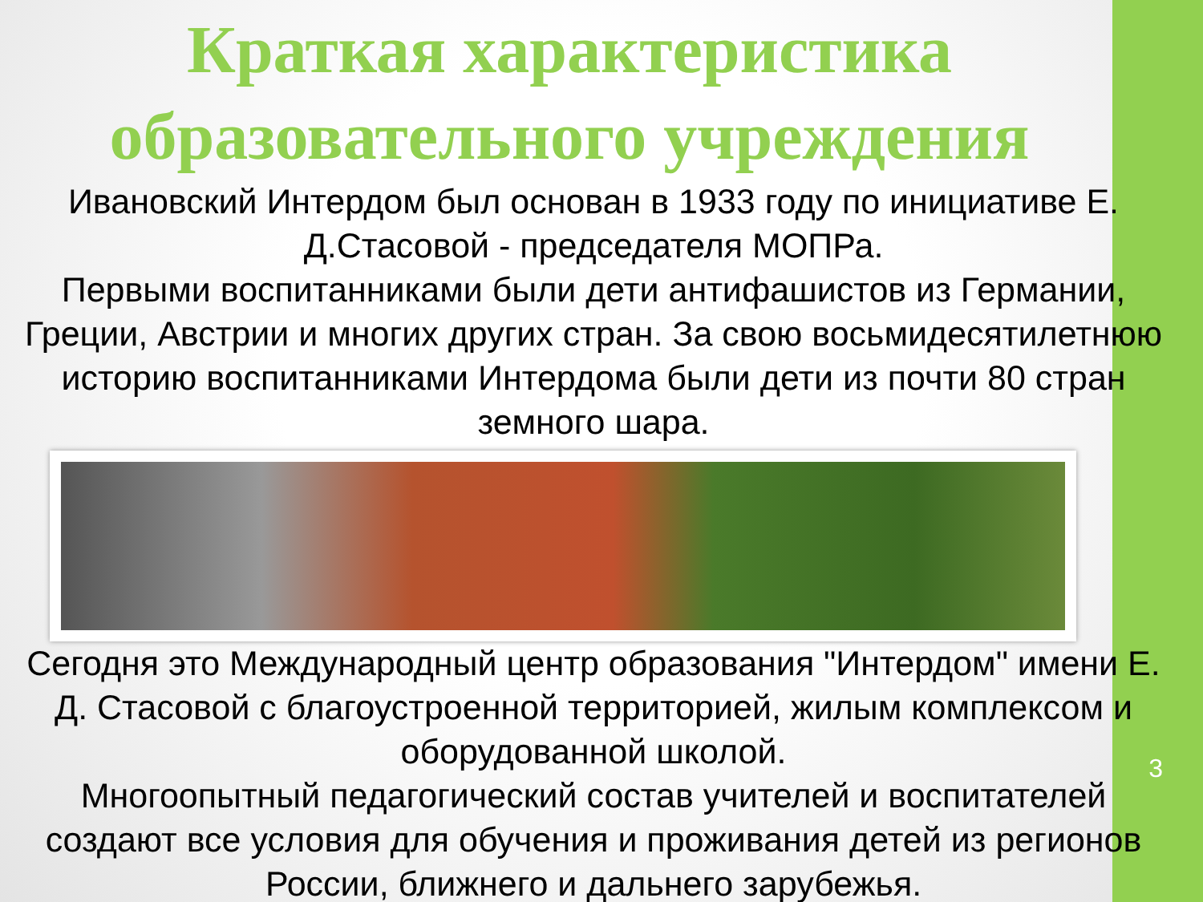Краткая характеристика образовательного учреждения
Ивановский Интердом был основан в 1933 году по инициативе Е. Д.Стасовой - председателя МОПРа.
Первыми воспитанниками были дети антифашистов из Германии, Греции, Австрии и многих других стран. За свою восьмидесятилетнюю историю воспитанниками Интердома были дети из почти 80 стран земного шара.
Сегодня это Международный центр образования "Интердом" имени Е. Д. Стасовой с благоустроенной территорией, жилым комплексом и оборудованной школой.
Многоопытный педагогический состав учителей и воспитателей создают все условия для обучения и проживания детей из регионов России, ближнего и дальнего зарубежья.
3